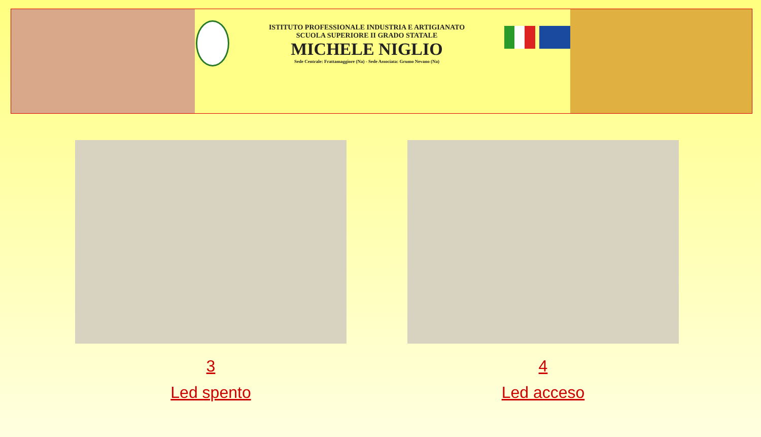ISTITUTO PROFESSIONALE INDUSTRIA E ARTIGIANATO
SCUOLA SUPERIORE II GRADO STATALE
MICHELE NIGLIO
Sede Centrale: Frattamaggiore (Na) - Sede Associata: Grumo Nevano (Na)
3
Led spento
4
Led acceso